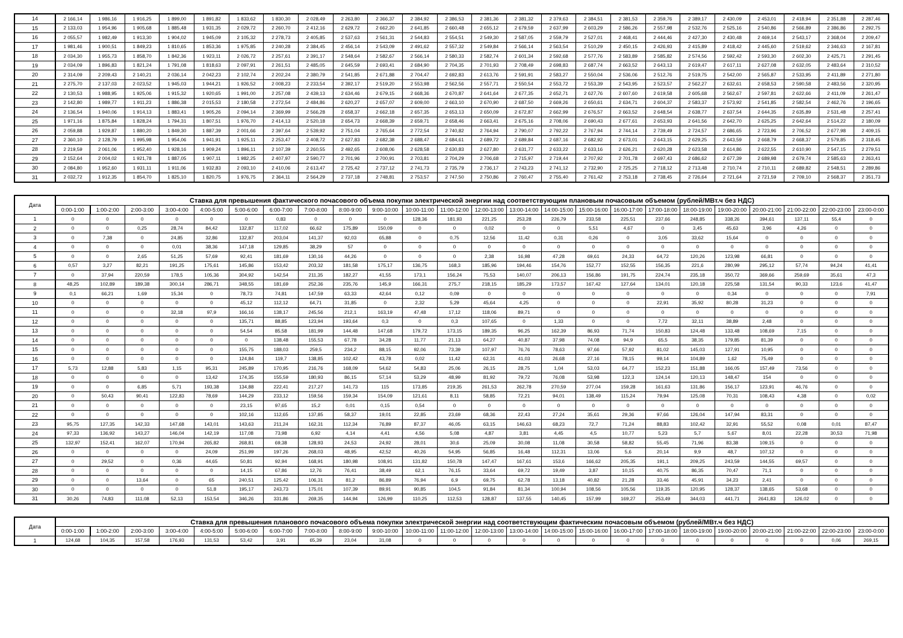| 14 | 2 166,14 | 1 986,16 | 1 916,25 | 1 899,00 | 1 891,82 | 1 833,62 | 1 830,30 | 2 028,49 | 2 263,80 | 2 366,37 | 2 384,92 | 2 386,53 | 2 381,36 | 2 381,32 | 2 379,63 | 2 384,51 | 2 381,53 | 2 359,76 | 2 389,17 | 2 430,09 | 2 453,01 | 2 418,94 | 2 351,88 | 2 287,46 |
| 15 | 2 133,03 | 1 954,96 | 1 905,68 | 1 885,48 | 1 931,35 | 2 029,72 | 2 260,70 | 2 412,16 | 2 629,72 | 2 662,20 | 2 641,85 | 2 660,48 | 2 655,12 | 2 679,59 | 2 637,99 | 2 603,29 | 2 586,26 | 2 557,98 | 2 532,76 | 2 525,16 | 2 540,86 | 2 566,89 | 2 386,86 | 2 292,75 |
| 16 | 2 055,57 | 1 982,49 | 1 913,30 | 1 904,02 | 1 945,09 | 2 105,32 | 2 278,73 | 2 405,85 | 2 537,63 | 2 561,31 | 2 544,83 | 2 554,51 | 2 549,30 | 2 587,05 | 2 559,79 | 2 527,01 | 2 468,41 | 2 444,46 | 2 427,30 | 2 430,48 | 2 469,14 | 2 543,17 | 2 368,04 | 2 209,47 |
| 17 | 1 981,46 | 1 900,51 | 1 849,23 | 1 810,65 | 1 853,36 | 1 975,85 | 2 240,28 | 2 384,45 | 2 456,14 | 2 543,09 | 2 491,62 | 2 557,32 | 2 549,84 | 2 566,14 | 2 563,54 | 2 510,29 | 2 450,15 | 2 426,93 | 2 415,89 | 2 418,42 | 2 445,60 | 2 519,62 | 2 346,63 | 2 167,81 |
| 18 | 2 034,30 | 1 955,73 | 1 858,70 | 1 842,36 | 1 923,11 | 2 026,72 | 2 257,61 | 2 391,17 | 2 548,64 | 2 582,67 | 2 566,14 | 2 580,33 | 2 582,74 | 2 601,34 | 2 592,68 | 2 577,76 | 2 583,89 | 2 585,82 | 2 574,56 | 2 592,42 | 2 593,30 | 2 602,30 | 2 425,71 | 2 291,45 |
| 19 | 2 034,09 | 1 896,83 | 1 821,24 | 1 791,08 | 1 818,63 | 2 097,91 | 2 261,51 | 2 485,05 | 2 645,59 | 2 693,41 | 2 684,90 | 2 704,35 | 2 701,93 | 2 708,49 | 2 698,83 | 2 687,74 | 2 663,52 | 2 643,13 | 2 619,47 | 2 617,11 | 2 627,08 | 2 632,05 | 2 483,64 | 2 310,52 |
| 20 | 2 314,09 | 2 209,43 | 2 140,21 | 2 036,14 | 2 042,23 | 2 102,74 | 2 202,24 | 2 380,79 | 2 541,85 | 2 671,88 | 2 704,47 | 2 692,83 | 2 613,76 | 2 591,91 | 2 583,27 | 2 550,04 | 2 536,06 | 2 512,76 | 2 519,75 | 2 542,00 | 2 565,87 | 2 533,95 | 2 411,89 | 2 271,80 |
| 21 | 2 275,70 | 2 137,03 | 2 023,52 | 1 945,03 | 1 944,21 | 1 926,52 | 2 008,23 | 2 233,54 | 2 392,17 | 2 519,20 | 2 553,98 | 2 562,56 | 2 557,71 | 2 550,54 | 2 553,72 | 2 553,39 | 2 543,95 | 2 523,57 | 2 562,27 | 2 632,61 | 2 658,53 | 2 590,58 | 2 483,56 | 2 320,95 |
| 22 | 2 130,53 | 1 988,95 | 1 925,06 | 1 915,32 | 1 920,65 | 1 991,00 | 2 257,08 | 2 439,13 | 2 634,46 | 2 679,15 | 2 668,36 | 2 670,87 | 2 641,64 | 2 677,35 | 2 652,71 | 2 627,76 | 2 607,60 | 2 619,58 | 2 605,68 | 2 562,67 | 2 597,81 | 2 622,66 | 2 411,09 | 2 261,47 |
| 23 | 2 142,80 | 1 989,77 | 1 911,23 | 1 886,38 | 2 015,53 | 2 180,58 | 2 272,54 | 2 484,86 | 2 620,27 | 2 657,07 | 2 609,00 | 2 663,10 | 2 670,90 | 2 687,50 | 2 669,26 | 2 650,61 | 2 634,71 | 2 604,37 | 2 583,37 | 2 573,92 | 2 541,85 | 2 582,54 | 2 462,76 | 2 196,65 |
| 24 | 2 136,54 | 1 940,06 | 1 914,13 | 1 883,41 | 1 905,26 | 2 094,14 | 2 369,99 | 2 566,28 | 2 658,37 | 2 662,18 | 2 657,35 | 2 653,13 | 2 650,09 | 2 672,87 | 2 662,99 | 2 676,57 | 2 663,52 | 2 648,54 | 2 638,77 | 2 637,54 | 2 644,35 | 2 635,89 | 2 531,48 | 2 257,41 |
| 25 | 1 971,16 | 1 875,84 | 1 828,24 | 1 794,31 | 1 807,51 | 1 976,70 | 2 414,13 | 2 520,18 | 2 654,73 | 2 668,39 | 2 659,71 | 2 658,46 | 2 663,41 | 2 675,16 | 2 708,06 | 2 690,43 | 2 677,61 | 2 653,93 | 2 641,56 | 2 642,70 | 2 625,25 | 2 642,64 | 2 514,22 | 2 180,09 |
| 26 | 2 059,88 | 1 929,87 | 1 880,20 | 1 849,30 | 1 887,39 | 2 001,66 | 2 397,64 | 2 539,92 | 2 751,04 | 2 765,64 | 2 772,54 | 2 740,82 | 2 764,94 | 2 790,07 | 2 792,22 | 2 767,94 | 2 744,14 | 2 739,49 | 2 724,57 | 2 686,65 | 2 723,96 | 2 706,52 | 2 677,98 | 2 409,15 |
| 27 | 2 360,10 | 2 128,79 | 1 995,98 | 1 954,06 | 1 941,91 | 1 925,11 | 2 253,47 | 2 408,72 | 2 627,83 | 2 682,38 | 2 688,47 | 2 684,61 | 2 689,72 | 2 689,84 | 2 687,16 | 2 682,92 | 2 673,01 | 2 643,15 | 2 629,25 | 2 643,59 | 2 668,79 | 2 668,37 | 2 579,85 | 2 318,45 |
| 28 | 2 219,59 | 2 061,06 | 1 952,40 | 1 928,16 | 1 909,24 | 1 896,11 | 2 107,39 | 2 260,55 | 2 492,65 | 2 608,06 | 2 628,58 | 2 630,83 | 2 627,80 | 2 631,77 | 2 633,22 | 2 633,16 | 2 626,21 | 2 620,28 | 2 623,58 | 2 614,86 | 2 622,55 | 2 610,90 | 2 547,15 | 2 279,51 |
| 29 | 2 152,64 | 2 004,02 | 1 921,78 | 1 887,05 | 1 907,11 | 1 982,25 | 2 407,97 | 2 590,77 | 2 701,96 | 2 700,91 | 2 703,81 | 2 704,29 | 2 706,68 | 2 715,97 | 2 719,44 | 2 707,92 | 2 701,78 | 2 697,43 | 2 686,62 | 2 677,39 | 2 689,98 | 2 679,74 | 2 585,63 | 2 263,41 |
| 30 | 2 084,80 | 1 952,60 | 1 931,11 | 1 911,06 | 1 932,83 | 2 093,10 | 2 410,06 | 2 613,47 | 2 725,42 | 2 737,12 | 2 741,73 | 2 735,79 | 2 736,17 | 2 743,23 | 2 741,12 | 2 732,90 | 2 725,25 | 2 718,12 | 2 713,48 | 2 710,74 | 2 710,11 | 2 689,82 | 2 548,51 | 2 289,86 |
| 31 | 2 032,72 | 1 912,35 | 1 854,70 | 1 825,10 | 1 820,75 | 1 976,75 | 2 364,11 | 2 564,29 | 2 737,18 | 2 748,81 | 2 753,57 | 2 747,50 | 2 750,86 | 2 760,47 | 2 755,40 | 2 761,42 | 2 753,18 | 2 738,45 | 2 726,64 | 2 721,64 | 2 721,59 | 2 709,10 | 2 568,37 | 2 351,73 |
| Дата | Ставка для превышения фактического почасового объема покупки электрической энергии над соответствующим плановым почасовым объемом (рублей/МВт.ч без НДС) | | | | | | | | | | | | | | | | | | | | | | | |
| --- | --- | --- | --- | --- | --- | --- | --- | --- | --- | --- | --- | --- | --- | --- | --- | --- | --- | --- | --- | --- | --- | --- | --- | --- |
| | 0:00-1:00 | 1:00-2:00 | 2:00-3:00 | 3:00-4:00 | 4:00-5:00 | 5:00-6:00 | 6:00-7:00 | 7:00-8:00 | 8:00-9:00 | 9:00-10:00 | 10:00-11:00 | 11:00-12:00 | 12:00-13:00 | 13:00-14:00 | 14:00-15:00 | 15:00-16:00 | 16:00-17:00 | 17:00-18:00 | 18:00-19:00 | 19:00-20:00 | 20:00-21:00 | 21:00-22:00 | 22:00-23:00 | 23:00-0:00 |
| 1 | 0 | 0 | 0 | 0 | 0 | 0 | 0,83 | 0 | 0 | 0 | 128,36 | 181,93 | 221,25 | 253,28 | 226,79 | 233,58 | 225,51 | 237,66 | 248,85 | 338,26 | 394,61 | 137,11 | 55,4 | 0 |
| 2 | 0 | 0 | 0,25 | 28,74 | 84,42 | 132,87 | 117,02 | 66,62 | 175,89 | 150,09 | 0 | 0 | 0,02 | 0 | 0 | 5,51 | 4,67 | 0 | 3,45 | 45,63 | 3,96 | 4,26 | 0 | 0 |
| 3 | 0 | 7,38 | 0 | 24,85 | 32,86 | 132,87 | 203,04 | 141,37 | 92,03 | 65,88 | 0 | 0,75 | 12,56 | 11,42 | 0,31 | 0,26 | 0 | 3,05 | 33,62 | 15,64 | 0 | 0 | 0 | 0 |
| 4 | 0 | 0 | 0 | 0,01 | 38,36 | 147,18 | 129,85 | 38,29 | 57 | 0 | 0 | 0 | 0 | 0 | 0 | 0 | 0 | 0 | 0 | 0 | 0 | 0 | 0 | 0 |
| 5 | 0 | 0 | 2,65 | 51,25 | 57,69 | 92,41 | 181,69 | 130,16 | 44,26 | 0 | 0 | 0 | 2,38 | 16,98 | 47,28 | 69,61 | 24,33 | 64,72 | 120,26 | 123,98 | 66,81 | 0 | 0 | 0 |
| 6 | 0,57 | 3,27 | 82,21 | 191,25 | 175,61 | 145,86 | 153,42 | 203,32 | 181,58 | 175,17 | 136,75 | 168,3 | 185,96 | 194,46 | 154,76 | 152,77 | 152,55 | 156,35 | 221,6 | 280,99 | 295,12 | 57,74 | 94,24 | 41,41 |
| 7 | 0 | 37,94 | 220,59 | 178,5 | 105,36 | 304,92 | 142,54 | 211,35 | 182,27 | 41,55 | 173,1 | 156,24 | 75,53 | 140,07 | 206,13 | 156,86 | 191,75 | 224,74 | 235,18 | 350,72 | 369,66 | 259,69 | 35,61 | 47,3 |
| 8 | 48,25 | 102,89 | 189,38 | 300,14 | 286,71 | 348,55 | 181,69 | 252,36 | 235,76 | 145,9 | 166,31 | 275,7 | 218,15 | 185,29 | 173,57 | 167,42 | 127,64 | 134,01 | 120,18 | 225,58 | 131,54 | 90,33 | 123,6 | 41,47 |
| 9 | 0,1 | 66,21 | 1,69 | 15,34 | 0 | 78,73 | 74,81 | 147,59 | 63,33 | 42,64 | 0,12 | 0,09 | 0 | 0 | 0 | 0 | 0 | 0 | 0 | 0,34 | 0 | 0 | 0 | 7,91 |
| 10 | 0 | 0 | 0 | 0 | 0 | 45,12 | 112,12 | 64,71 | 31,85 | 0 | 2,32 | 5,29 | 45,64 | 4,25 | 0 | 0 | 0 | 22,91 | 35,92 | 80,28 | 31,23 | 0 | 0 | 0 |
| 11 | 0 | 0 | 0 | 32,18 | 97,9 | 166,16 | 138,17 | 245,56 | 212,1 | 163,19 | 47,48 | 17,12 | 118,06 | 89,71 | 0 | 0 | 0 | 0 | 0 | 0 | 0 | 0 | 0 | 0 |
| 12 | 0 | 0 | 0 | 0 | 0 | 135,71 | 88,85 | 123,94 | 193,64 | 0,3 | 0 | 0,3 | 107,65 | 0 | 1,33 | 0 | 0 | 7,72 | 32,11 | 38,89 | 2,48 | 0 | 0 | 0 |
| 13 | 0 | 0 | 0 | 0 | 0 | 54,54 | 85,58 | 181,99 | 144,48 | 147,68 | 179,72 | 173,15 | 189,35 | 96,25 | 162,39 | 86,93 | 71,74 | 150,83 | 124,48 | 133,48 | 108,69 | 7,15 | 0 | 0 |
| 14 | 0 | 0 | 0 | 0 | 0 | 0 | 138,48 | 155,53 | 67,78 | 34,28 | 11,77 | 21,13 | 64,27 | 40,87 | 37,98 | 74,08 | 94,9 | 65,5 | 38,35 | 179,85 | 81,39 | 0 | 0 | 0 |
| 15 | 0 | 0 | 0 | 0 | 0 | 155,75 | 188,03 | 259,5 | 234,2 | 88,15 | 92,06 | 73,39 | 107,97 | 76,76 | 78,63 | 97,66 | 57,92 | 81,02 | 145,03 | 127,91 | 10,95 | 0 | 0 | 0 |
| 16 | 0 | 0 | 0 | 0 | 0 | 124,84 | 119,7 | 138,85 | 102,42 | 43,78 | 0,02 | 11,42 | 62,31 | 41,03 | 26,68 | 27,16 | 78,15 | 99,14 | 104,89 | 1,62 | 75,49 | 0 | 0 | 0 |
| 17 | 5,73 | 12,88 | 5,83 | 1,15 | 95,31 | 245,89 | 170,95 | 216,76 | 168,09 | 54,62 | 54,83 | 25,06 | 26,15 | 28,75 | 1,04 | 53,03 | 64,77 | 152,23 | 151,88 | 166,05 | 157,49 | 73,56 | 0 | 0 |
| 18 | 0 | 0 | 0 | 0 | 13,42 | 174,35 | 155,59 | 180,93 | 86,15 | 57,14 | 53,29 | 48,99 | 81,92 | 79,72 | 76,08 | 53,98 | 122,3 | 124,14 | 120,13 | 148,47 | 154 | 0 | 0 | 0 |
| 19 | 0 | 0 | 6,85 | 5,71 | 193,38 | 134,88 | 222,41 | 217,27 | 141,73 | 115 | 173,85 | 219,35 | 261,53 | 262,78 | 270,59 | 277,04 | 159,28 | 161,63 | 131,86 | 156,17 | 123,91 | 46,76 | 0 | 0 |
| 20 | 0 | 50,43 | 90,41 | 122,83 | 78,69 | 144,29 | 233,12 | 159,56 | 159,34 | 154,09 | 121,61 | 8,11 | 58,85 | 72,21 | 94,01 | 138,49 | 115,24 | 79,94 | 125,08 | 70,31 | 108,43 | 4,38 | 0 | 0,02 |
| 21 | 0 | 0 | 0 | 0 | 0 | 23,15 | 97,65 | 15,2 | 0,01 | 0,15 | 0,54 | 0 | 0 | 0 | 0 | 0 | 0 | 0 | 0 | 0 | 0 | 0 | 0 | 0 |
| 22 | 0 | 0 | 0 | 0 | 0 | 102,16 | 112,65 | 137,85 | 58,37 | 19,01 | 22,85 | 23,69 | 68,36 | 22,43 | 27,24 | 35,61 | 29,36 | 97,66 | 126,04 | 147,94 | 83,31 | 0 | 0 | 0 |
| 23 | 95,75 | 127,35 | 142,33 | 147,68 | 143,01 | 143,63 | 211,24 | 162,31 | 112,34 | 76,89 | 87,37 | 46,05 | 63,15 | 146,63 | 68,23 | 72,7 | 71,24 | 88,83 | 102,42 | 32,91 | 55,52 | 0,08 | 0,01 | 87,47 |
| 24 | 97,33 | 136,92 | 143,27 | 146,04 | 142,19 | 117,08 | 73,98 | 6,92 | 4,14 | 4,41 | 4,56 | 5,08 | 4,87 | 3,81 | 4,45 | 4,5 | 10,77 | 5,23 | 5,7 | 5,67 | 8,01 | 22,28 | 30,53 | 71,98 |
| 25 | 132,97 | 152,41 | 162,07 | 170,94 | 265,82 | 268,81 | 69,38 | 128,93 | 24,53 | 24,92 | 28,01 | 30,6 | 25,09 | 30,08 | 11,08 | 30,58 | 58,82 | 55,45 | 71,96 | 83,38 | 109,15 | 0 | 0 | 0 |
| 26 | 0 | 0 | 0 | 0 | 24,09 | 251,99 | 197,26 | 268,03 | 48,95 | 42,52 | 40,26 | 54,95 | 56,85 | 16,48 | 112,31 | 13,06 | 5,6 | 20,14 | 9,9 | 48,7 | 107,12 | 0 | 0 | 0 |
| 27 | 0 | 29,52 | 0 | 0,36 | 44,65 | 50,81 | 92,94 | 168,91 | 180,98 | 108,91 | 131,82 | 150,78 | 147,47 | 167,61 | 153,6 | 166,62 | 205,35 | 191,1 | 209,25 | 243,59 | 144,55 | 69,57 | 0 | 0 |
| 28 | 0 | 0 | 0 | 0 | 0 | 14,15 | 67,86 | 12,76 | 76,41 | 38,49 | 62,1 | 76,15 | 33,64 | 69,72 | 19,49 | 3,87 | 10,15 | 40,75 | 86,35 | 70,47 | 71,1 | 0 | 0 | 0 |
| 29 | 0 | 0 | 13,64 | 0 | 65 | 240,51 | 125,42 | 106,31 | 81,2 | 86,89 | 76,94 | 6,9 | 69,75 | 62,78 | 13,18 | 40,82 | 21,28 | 33,46 | 45,91 | 34,23 | 2,41 | 0 | 0 | 0 |
| 30 | 0 | 0 | 0 | 0 | 51,8 | 195,17 | 243,73 | 175,01 | 107,39 | 89,91 | 90,85 | 104,5 | 91,84 | 81,34 | 100,94 | 108,56 | 105,56 | 119,35 | 120,95 | 128,37 | 138,65 | 53,68 | 0 | 0 |
| 31 | 30,26 | 74,83 | 111,08 | 52,13 | 153,54 | 346,26 | 331,86 | 269,35 | 144,94 | 126,99 | 110,25 | 112,53 | 128,87 | 137,55 | 140,45 | 157,99 | 169,27 | 253,49 | 344,03 | 441,71 | 2641,83 | 126,02 | 0 | 0 |
| Дата | Ставка для превышения планового почасового объема покупки электрической энергии над соответствующим фактическим почасовым объемом (рублей/МВт.ч без НДС) | | | | | | | | | | | | | | | | | | | | | | | |
| --- | --- | --- | --- | --- | --- | --- | --- | --- | --- | --- | --- | --- | --- | --- | --- | --- | --- | --- | --- | --- | --- | --- | --- | --- |
| | 0:00-1:00 | 1:00-2:00 | 2:00-3:00 | 3:00-4:00 | 4:00-5:00 | 5:00-6:00 | 6:00-7:00 | 7:00-8:00 | 8:00-9:00 | 9:00-10:00 | 10:00-11:00 | 11:00-12:00 | 12:00-13:00 | 13:00-14:00 | 14:00-15:00 | 15:00-16:00 | 16:00-17:00 | 17:00-18:00 | 18:00-19:00 | 19:00-20:00 | 20:00-21:00 | 21:00-22:00 | 22:00-23:00 | 23:00-0:00 |
| 1 | 124,68 | 104,35 | 157,58 | 176,93 | 131,53 | 53,42 | 3,91 | 65,39 | 23,04 | 31,08 | 0 | 0 | 0 | 0 | 0 | 0 | 0 | 0 | 0 | 0 | 0 | 0 | 0,06 | 269,15 |